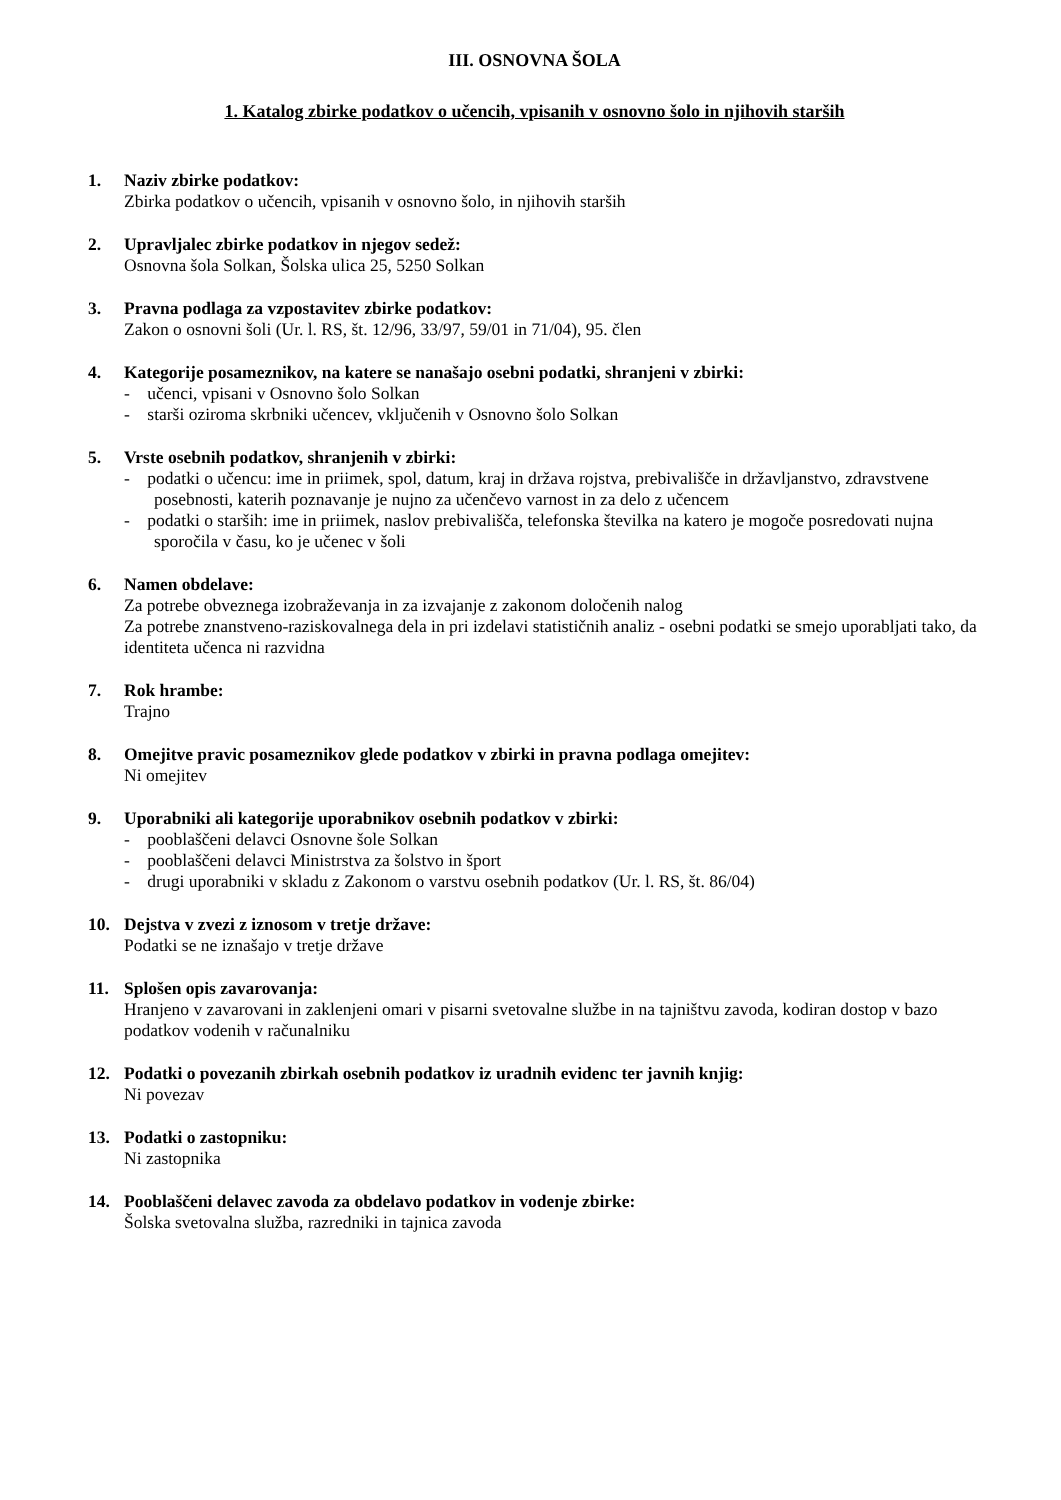III. OSNOVNA ŠOLA
1. Katalog zbirke podatkov o učencih, vpisanih v osnovno šolo in njihovih starših
1. Naziv zbirke podatkov:
Zbirka podatkov o učencih, vpisanih v osnovno šolo, in njihovih starših
2. Upravljalec zbirke podatkov in njegov sedež:
Osnovna šola Solkan, Šolska ulica 25, 5250 Solkan
3. Pravna podlaga za vzpostavitev zbirke podatkov:
Zakon o osnovni šoli (Ur. l. RS, št. 12/96, 33/97, 59/01 in 71/04), 95. člen
4. Kategorije posameznikov, na katere se nanašajo osebni podatki, shranjeni v zbirki:
- učenci, vpisani v Osnovno šolo Solkan
- starši oziroma skrbniki učencev, vključenih v Osnovno šolo Solkan
5. Vrste osebnih podatkov, shranjenih v zbirki:
- podatki o učencu: ime in priimek, spol, datum, kraj in država rojstva, prebivališče in državljanstvo, zdravstvene posebnosti, katerih poznavanje je nujno za učenčevo varnost in za delo z učencem
- podatki o starših: ime in priimek, naslov prebivališča, telefonska številka na katero je mogoče posredovati nujna sporočila v času, ko je učenec v šoli
6. Namen obdelave:
Za potrebe obveznega izobraževanja in za izvajanje z zakonom določenih nalog
Za potrebe znanstveno-raziskovalnega dela in pri izdelavi statističnih analiz - osebni podatki se smejo uporabljati tako, da identiteta učenca ni razvidna
7. Rok hrambe:
Trajno
8. Omejitve pravic posameznikov glede podatkov v zbirki in pravna podlaga omejitev:
Ni omejitev
9. Uporabniki ali kategorije uporabnikov osebnih podatkov v zbirki:
- pooblaščeni delavci Osnovne šole Solkan
- pooblaščeni delavci Ministrstva za šolstvo in šport
- drugi uporabniki v skladu z Zakonom o varstvu osebnih podatkov (Ur. l. RS, št. 86/04)
10. Dejstva v zvezi z iznosom v tretje države:
Podatki se ne iznašajo v tretje države
11. Splošen opis zavarovanja:
Hranjeno v zavarovani in zaklenjeni omari v pisarni svetovalne službe in na tajništvu zavoda, kodiran dostop v bazo podatkov vodenih v računalniku
12. Podatki o povezanih zbirkah osebnih podatkov iz uradnih evidenc ter javnih knjig:
Ni povezav
13. Podatki o zastopniku:
Ni zastopnika
14. Pooblaščeni delavec zavoda za obdelavo podatkov in vodenje zbirke:
Šolska svetovalna služba, razredniki in tajnica zavoda